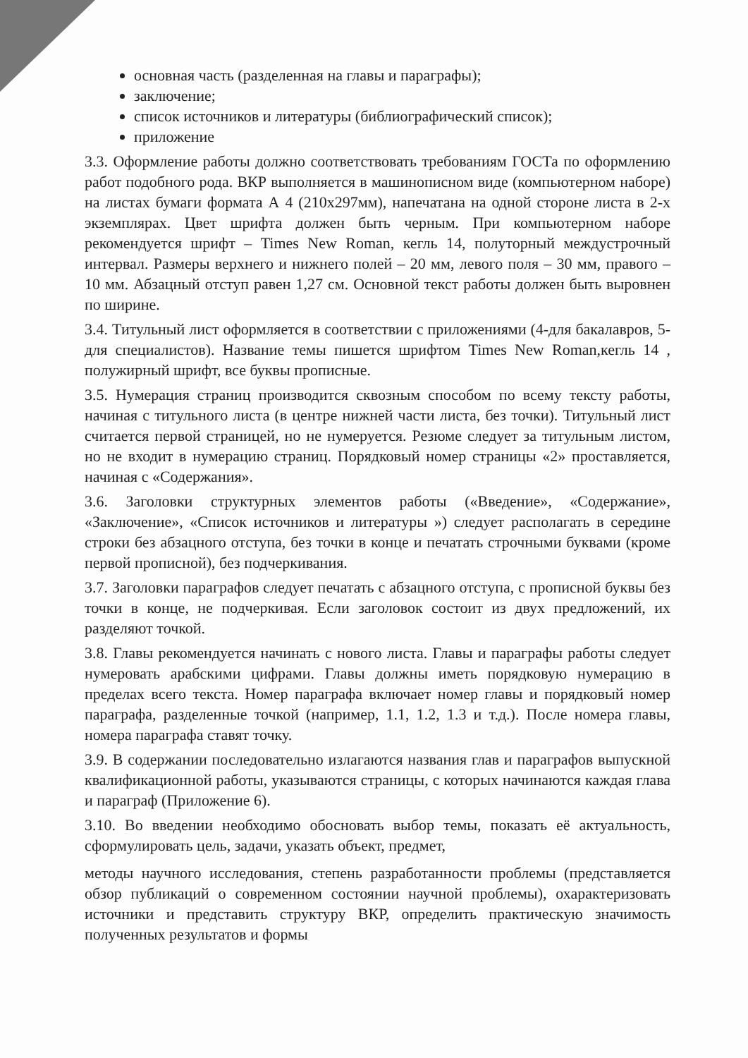основная часть (разделенная на главы и параграфы);
заключение;
список источников и литературы (библиографический список);
приложение
3.3. Оформление работы должно соответствовать требованиям ГОСТа по оформлению работ подобного рода. ВКР выполняется в машинописном виде (компьютерном наборе) на листах бумаги формата А 4 (210х297мм), напечатана на одной стороне листа в 2-х экземплярах. Цвет шрифта должен быть черным. При компьютерном наборе рекомендуется шрифт – Times New Roman, кегль 14, полуторный междустрочный интервал. Размеры верхнего и нижнего полей – 20 мм, левого поля – 30 мм, правого – 10 мм. Абзацный отступ равен 1,27 см. Основной текст работы должен быть выровнен по ширине.
3.4. Титульный лист оформляется в соответствии с приложениями (4-для бакалавров, 5-для специалистов). Название темы пишется шрифтом Times New Roman,кегль 14 , полужирный шрифт, все буквы прописные.
3.5. Нумерация страниц производится сквозным способом по всему тексту работы, начиная с титульного листа (в центре нижней части листа, без точки). Титульный лист считается первой страницей, но не нумеруется. Резюме следует за титульным листом, но не входит в нумерацию страниц. Порядковый номер страницы «2» проставляется, начиная с «Содержания».
3.6. Заголовки структурных элементов работы («Введение», «Содержание», «Заключение», «Список источников и литературы ») следует располагать в середине строки без абзацного отступа, без точки в конце и печатать строчными буквами (кроме первой прописной), без подчеркивания.
3.7. Заголовки параграфов следует печатать с абзацного отступа, с прописной буквы без точки в конце, не подчеркивая. Если заголовок состоит из двух предложений, их разделяют точкой.
3.8. Главы рекомендуется начинать с нового листа. Главы и параграфы работы следует нумеровать арабскими цифрами. Главы должны иметь порядковую нумерацию в пределах всего текста. Номер параграфа включает номер главы и порядковый номер параграфа, разделенные точкой (например, 1.1, 1.2, 1.3 и т.д.). После номера главы, номера параграфа ставят точку.
3.9. В содержании последовательно излагаются названия глав и параграфов выпускной квалификационной работы, указываются страницы, с которых начинаются каждая глава и параграф (Приложение 6).
3.10. Во введении необходимо обосновать выбор темы, показать её актуальность, сформулировать цель, задачи, указать объект, предмет,
методы научного исследования, степень разработанности проблемы (представляется обзор публикаций о современном состоянии научной проблемы), охарактеризовать источники и представить структуру ВКР, определить практическую значимость полученных результатов и формы